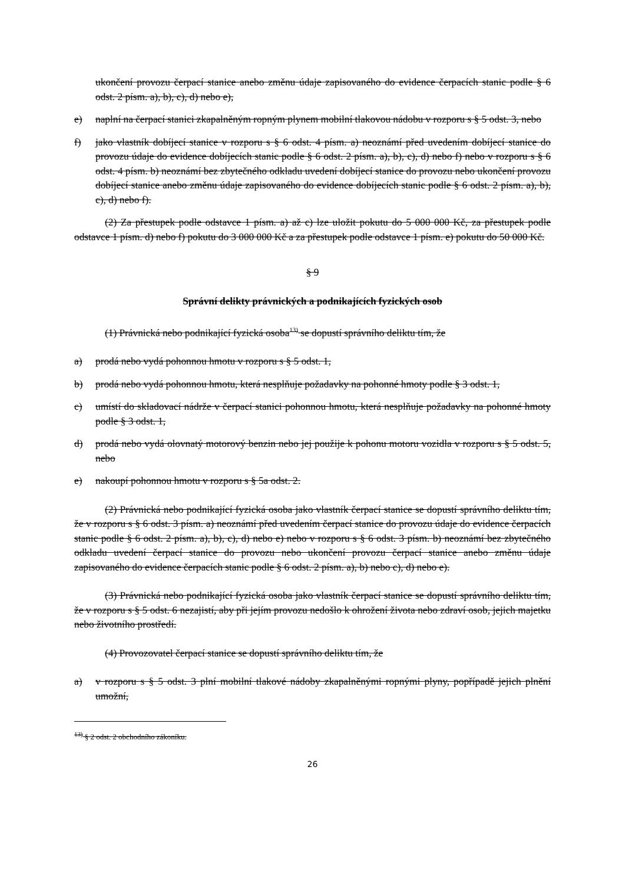ukončení provozu čerpací stanice anebo změnu údaje zapisovaného do evidence čerpacích stanic podle § 6 odst. 2 písm. a), b), c), d) nebo e),
e) naplní na čerpací stanici zkapalněným ropným plynem mobilní tlakovou nádobu v rozporu s § 5 odst. 3, nebo
f) jako vlastník dobíjecí stanice v rozporu s § 6 odst. 4 písm. a) neoznámí před uvedením dobíjecí stanice do provozu údaje do evidence dobíjecích stanic podle § 6 odst. 2 písm. a), b), c), d) nebo f) nebo v rozporu s § 6 odst. 4 písm. b) neoznámí bez zbytečného odkladu uvedení dobíjecí stanice do provozu nebo ukončení provozu dobíjecí stanice anebo změnu údaje zapisovaného do evidence dobíjecích stanic podle § 6 odst. 2 písm. a), b), c), d) nebo f).
(2) Za přestupek podle odstavce 1 písm. a) až c) lze uložit pokutu do 5 000 000 Kč, za přestupek podle odstavce 1 písm. d) nebo f) pokutu do 3 000 000 Kč a za přestupek podle odstavce 1 písm. e) pokutu do 50 000 Kč.
§ 9
Správní delikty právnických a podnikajících fyzických osob
(1) Právnická nebo podnikající fyzická osoba<sup>13)</sup> se dopustí správního deliktu tím, že
a) prodá nebo vydá pohonnou hmotu v rozporu s § 5 odst. 1,
b) prodá nebo vydá pohonnou hmotu, která nesplňuje požadavky na pohonné hmoty podle § 3 odst. 1,
c) umístí do skladovací nádrže v čerpací stanici pohonnou hmotu, která nesplňuje požadavky na pohonné hmoty podle § 3 odst. 1,
d) prodá nebo vydá olovnatý motorový benzin nebo jej použije k pohonu motoru vozidla v rozporu s § 5 odst. 5, nebo
e) nakoupí pohonnou hmotu v rozporu s § 5a odst. 2.
(2) Právnická nebo podnikající fyzická osoba jako vlastník čerpací stanice se dopustí správního deliktu tím, že v rozporu s § 6 odst. 3 písm. a) neoznámí před uvedením čerpací stanice do provozu údaje do evidence čerpacích stanic podle § 6 odst. 2 písm. a), b), c), d) nebo e) nebo v rozporu s § 6 odst. 3 písm. b) neoznámí bez zbytečného odkladu uvedení čerpací stanice do provozu nebo ukončení provozu čerpací stanice anebo změnu údaje zapisovaného do evidence čerpacích stanic podle § 6 odst. 2 písm. a), b) nebo c), d) nebo e).
(3) Právnická nebo podnikající fyzická osoba jako vlastník čerpací stanice se dopustí správního deliktu tím, že v rozporu s § 5 odst. 6 nezajistí, aby při jejím provozu nedošlo k ohrožení života nebo zdraví osob, jejich majetku nebo životního prostředí.
(4) Provozovatel čerpací stanice se dopustí správního deliktu tím, že
a) v rozporu s § 5 odst. 3 plní mobilní tlakové nádoby zkapalněnými ropnými plyny, popřípadě jejich plnění umožní,
<sup>13)</sup> § 2 odst. 2 obchodního zákoníku.
26